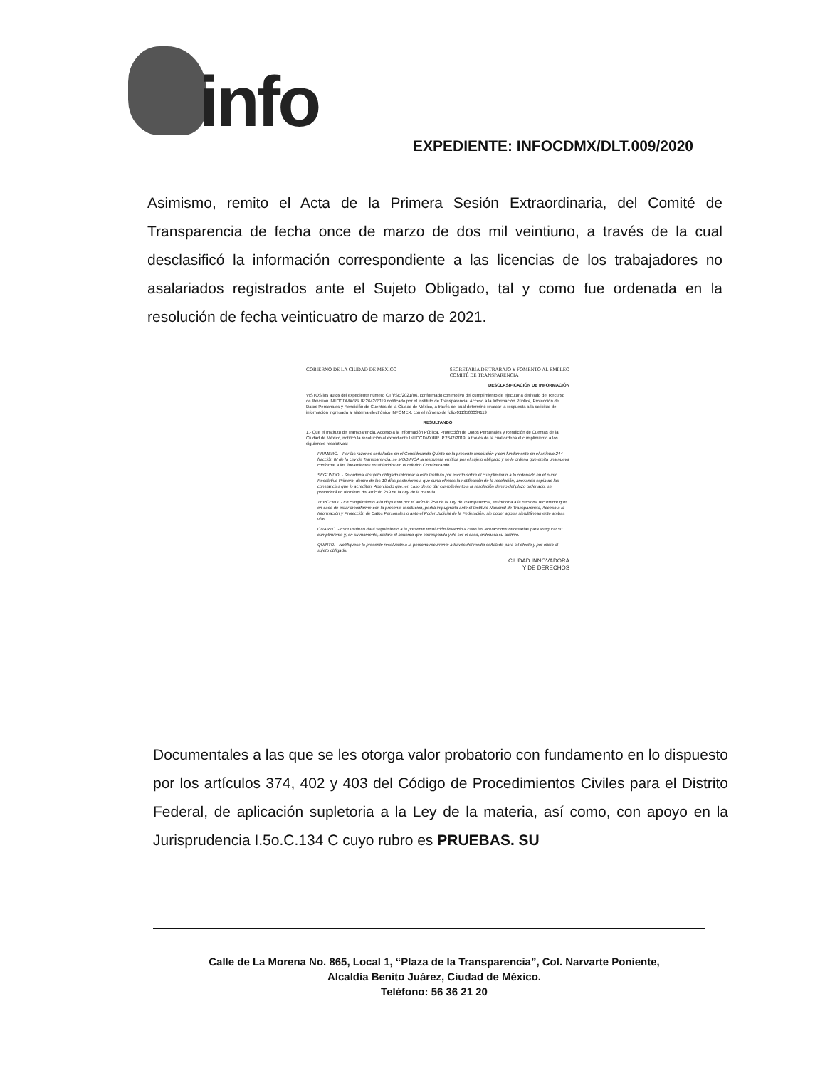info
EXPEDIENTE: INFOCDMX/DLT.009/2020
Asimismo, remito el Acta de la Primera Sesión Extraordinaria, del Comité de Transparencia de fecha once de marzo de dos mil veintiuno, a través de la cual desclasificó la información correspondiente a las licencias de los trabajadores no asalariados registrados ante el Sujeto Obligado, tal y como fue ordenada en la resolución de fecha veinticuatro de marzo de 2021.
GOBIERNO DE LA CIUDAD DE MÉXICO SECRETARÍA DE TRABAJO Y FOMENTO AL EMPLEO
COMITÉ DE TRANSPARENCIA
DESCLASIFICACIÓN DE INFORMACIÓN
VISTOS los autos del expediente número CT/I/SE/2021/06, conformado con motivo del cumplimiento de ejecutoria derivado del Recurso de Revisión INFOCDMX/RR.IP.2642/2019 notificado por el Instituto de Transparencia, Acceso a la Información Pública, Protección de Datos Personales y Rendición de Cuentas de la Ciudad de México, a través del cual determinó revocar la respuesta a la solicitud de información ingresada al sistema electrónico INFOMEX, con el número de folio 0113500034119
RESULTANDO
1.- Que el Instituto de Transparencia, Acceso a la Información Pública, Protección de Datos Personales y Rendición de Cuentas de la Ciudad de México, notificó la resolución al expediente INFOCDMX/RR.IP.2642/2019, a través de la cual ordena el cumplimiento a los siguientes resolutivos:
PRIMERO. - Por las razones señaladas en el Considerando Quinto de la presente resolución y con fundamento en el artículo 244 fracción IV de la Ley de Transparencia, se MODIFICA la respuesta emitida por el sujeto obligado y se le ordena que emita una nueva conforme a los lineamientos establecidos en el referido Considerando.
SEGUNDO. - Se ordena al sujeto obligado informar a este Instituto por escrito sobre el cumplimiento a lo ordenado en el punto Resolutivo Primero, dentro de los 10 días posteriores a que surta efectos la notificación de la resolución, anexando copia de las constancias que lo acrediten. Apercibido que, en caso de no dar cumplimiento a la resolución dentro del plazo ordenado, se procederá en términos del artículo 259 de la Ley de la materia.
TERCERO. - En cumplimiento a lo dispuesto por el artículo 254 de la Ley de Transparencia, se informa a la persona recurrente que, en caso de estar inconforme con la presente resolución, podrá impugnarla ante el Instituto Nacional de Transparencia, Acceso a la Información y Protección de Datos Personales o ante el Poder Judicial de la Federación, sin poder agotar simultáneamente ambas vías.
CUARTO. - Este Instituto dará seguimiento a la presente resolución llevando a cabo las actuaciones necesarias para asegurar su cumplimiento y, en su momento, dictara el acuerdo que corresponda y de ser el caso, ordenara su archivo.
QUINTO. - Notifíquese la presente resolución a la persona recurrente a través del medio señalado para tal efecto y por oficio al sujeto obligado.
CIUDAD INNOVADORA
Y DE DERECHOS
Documentales a las que se les otorga valor probatorio con fundamento en lo dispuesto por los artículos 374, 402 y 403 del Código de Procedimientos Civiles para el Distrito Federal, de aplicación supletoria a la Ley de la materia, así como, con apoyo en la Jurisprudencia I.5o.C.134 C cuyo rubro es PRUEBAS. SU
Calle de La Morena No. 865, Local 1, “Plaza de la Transparencia”, Col. Narvarte Poniente,
Alcaldía Benito Juárez, Ciudad de México.
Teléfono: 56 36 21 20